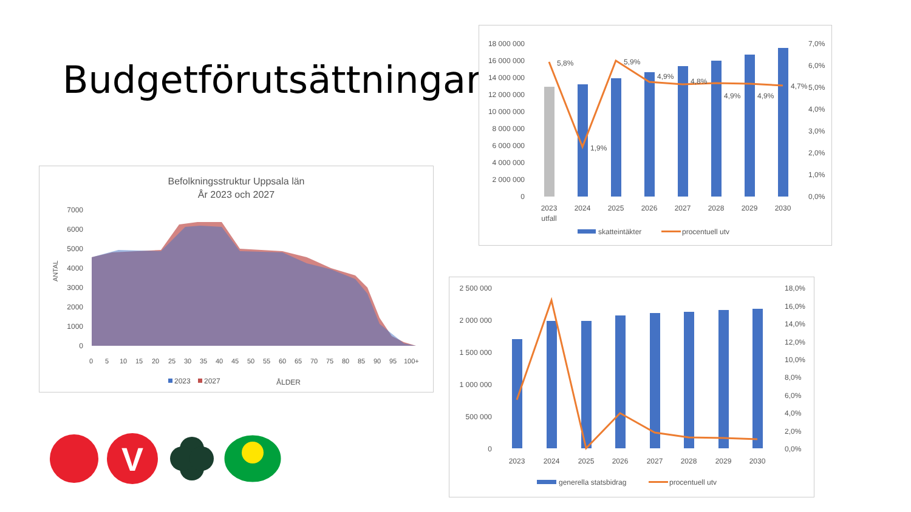Budgetförutsättningar
Befolkningsstruktur Uppsala län
År 2023 och 2027
7000
6000
5000
4000
3000
2000
1000
0
ANTAL
0
5
10
15
20
25
30
35
40
45
50
55
60
65
70
75
80
85
90
95
100+
2023
2027
ÅLDER
18 000 000
16 000 000
14 000 000
12 000 000
10 000 000
8 000 000
6 000 000
4 000 000
2 000 000
0
7,0%
6,0%
5,0%
4,0%
3,0%
2,0%
1,0%
0,0%
5,8%
1,9%
5,9%
4,9%
4,8%
4,9%
4,9%
4,7%
2023
utfall
2024
2025
2026
2027
2028
2029
2030
skatteintäkter
procentuell utv
2 500 000
2 000 000
1 500 000
1 000 000
500 000
0
18,0%
16,0%
14,0%
12,0%
10,0%
8,0%
6,0%
4,0%
2,0%
0,0%
2023
2024
2025
2026
2027
2028
2029
2030
generella statsbidrag
procentuell utv
V